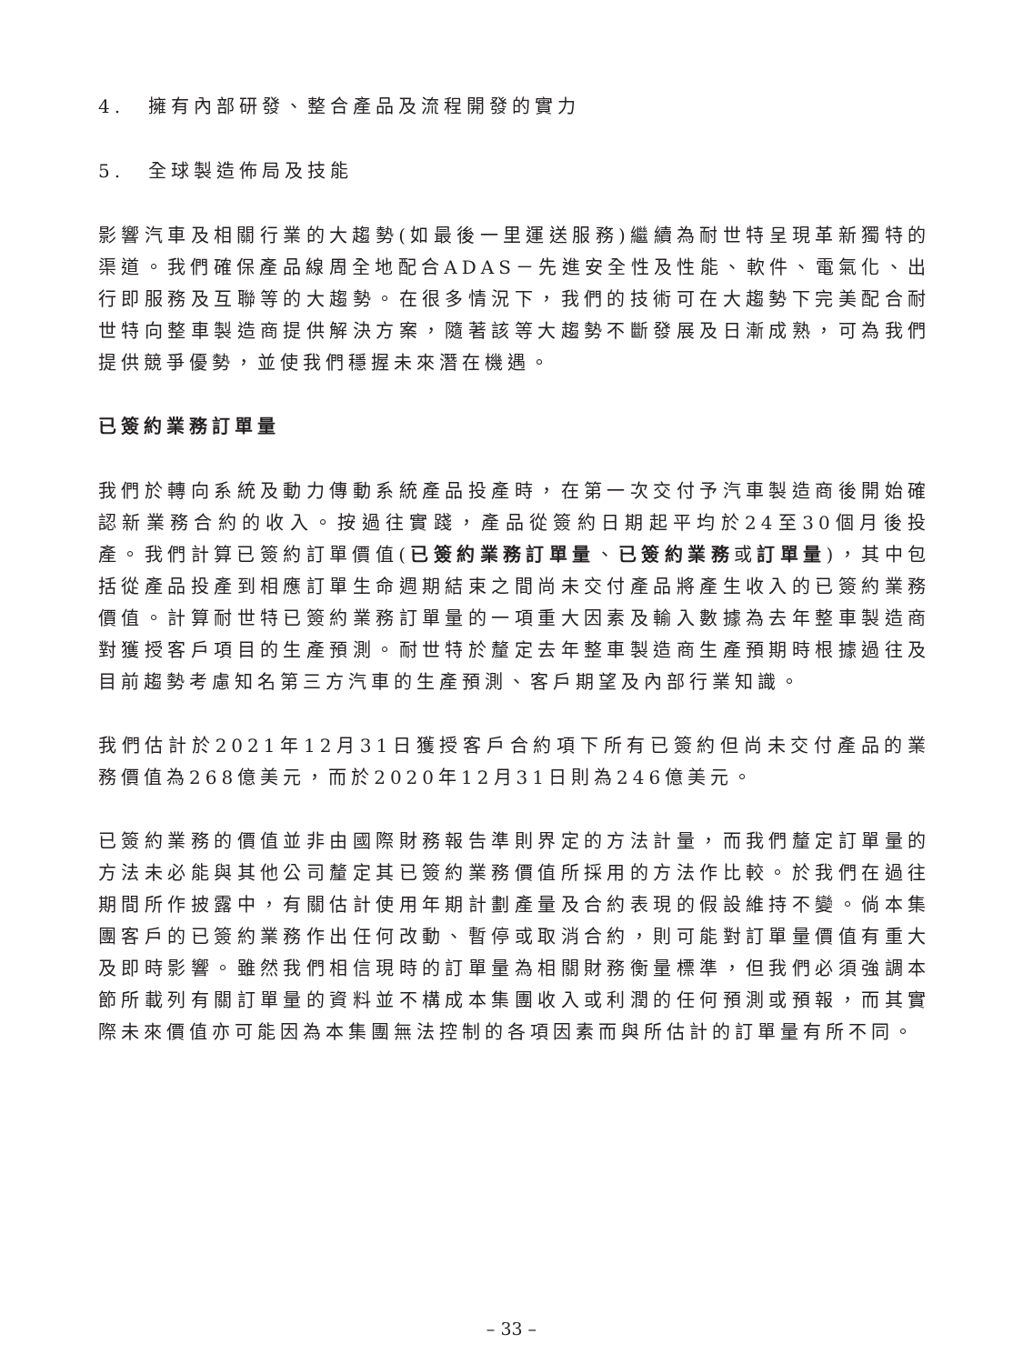4. 擁有內部研發、整合產品及流程開發的實力
5. 全球製造佈局及技能
影響汽車及相關行業的大趨勢(如最後一里運送服務)繼續為耐世特呈現革新獨特的渠道。我們確保產品線周全地配合ADAS－先進安全性及性能、軟件、電氣化、出行即服務及互聯等的大趨勢。在很多情況下，我們的技術可在大趨勢下完美配合耐世特向整車製造商提供解決方案，隨著該等大趨勢不斷發展及日漸成熟，可為我們提供競爭優勢，並使我們穩握未來潛在機遇。
已簽約業務訂單量
我們於轉向系統及動力傳動系統產品投產時，在第一次交付予汽車製造商後開始確認新業務合約的收入。按過往實踐，產品從簽約日期起平均於24至30個月後投產。我們計算已簽約訂單價值(已簽約業務訂單量、已簽約業務或訂單量)，其中包括從產品投產到相應訂單生命週期結束之間尚未交付產品將產生收入的已簽約業務價值。計算耐世特已簽約業務訂單量的一項重大因素及輸入數據為去年整車製造商對獲授客戶項目的生產預測。耐世特於釐定去年整車製造商生產預期時根據過往及目前趨勢考慮知名第三方汽車的生產預測、客戶期望及內部行業知識。
我們估計於2021年12月31日獲授客戶合約項下所有已簽約但尚未交付產品的業務價值為268億美元，而於2020年12月31日則為246億美元。
已簽約業務的價值並非由國際財務報告準則界定的方法計量，而我們釐定訂單量的方法未必能與其他公司釐定其已簽約業務價值所採用的方法作比較。於我們在過往期間所作披露中，有關估計使用年期計劃產量及合約表現的假設維持不變。倘本集團客戶的已簽約業務作出任何改動、暫停或取消合約，則可能對訂單量價值有重大及即時影響。雖然我們相信現時的訂單量為相關財務衡量標準，但我們必須強調本節所載列有關訂單量的資料並不構成本集團收入或利潤的任何預測或預報，而其實際未來價值亦可能因為本集團無法控制的各項因素而與所估計的訂單量有所不同。
– 33 –